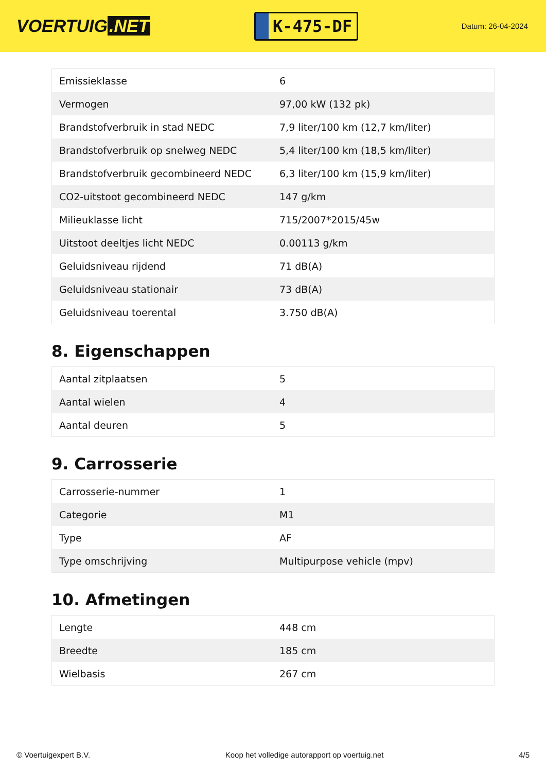VOERTUIG.NET
K-475-DF
Datum: 26-04-2024
| Emissieklasse | 6 |
| Vermogen | 97,00 kW (132 pk) |
| Brandstofverbruik in stad NEDC | 7,9 liter/100 km (12,7 km/liter) |
| Brandstofverbruik op snelweg NEDC | 5,4 liter/100 km (18,5 km/liter) |
| Brandstofverbruik gecombineerd NEDC | 6,3 liter/100 km (15,9 km/liter) |
| CO2-uitstoot gecombineerd NEDC | 147 g/km |
| Milieuklasse licht | 715/2007*2015/45w |
| Uitstoot deeltjes licht NEDC | 0.00113 g/km |
| Geluidsniveau rijdend | 71 dB(A) |
| Geluidsniveau stationair | 73 dB(A) |
| Geluidsniveau toerental | 3.750 dB(A) |
8. Eigenschappen
| Aantal zitplaatsen | 5 |
| Aantal wielen | 4 |
| Aantal deuren | 5 |
9. Carrosserie
| Carrosserie-nummer | 1 |
| Categorie | M1 |
| Type | AF |
| Type omschrijving | Multipurpose vehicle (mpv) |
10. Afmetingen
| Lengte | 448 cm |
| Breedte | 185 cm |
| Wielbasis | 267 cm |
© Voertuigexpert B.V. Koop het volledige autorapport op voertuig.net 4/5